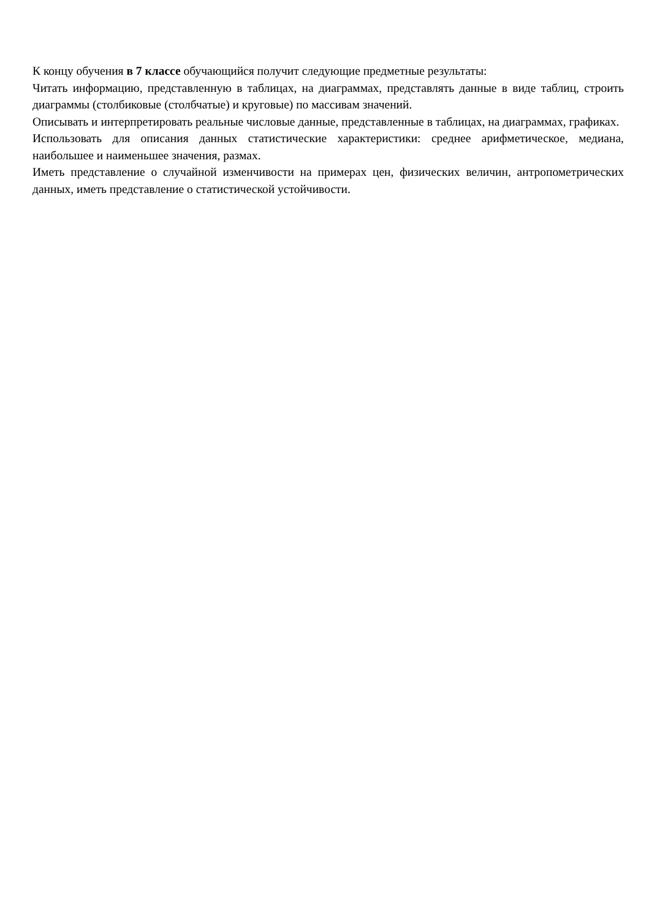К концу обучения в 7 классе обучающийся получит следующие предметные результаты:
Читать информацию, представленную в таблицах, на диаграммах, представлять данные в виде таблиц, строить диаграммы (столбиковые (столбчатые) и круговые) по массивам значений.
Описывать и интерпретировать реальные числовые данные, представленные в таблицах, на диаграммах, графиках.
Использовать для описания данных статистические характеристики: среднее арифметическое, медиана, наибольшее и наименьшее значения, размах.
Иметь представление о случайной изменчивости на примерах цен, физических величин, антропометрических данных, иметь представление о статистической устойчивости.